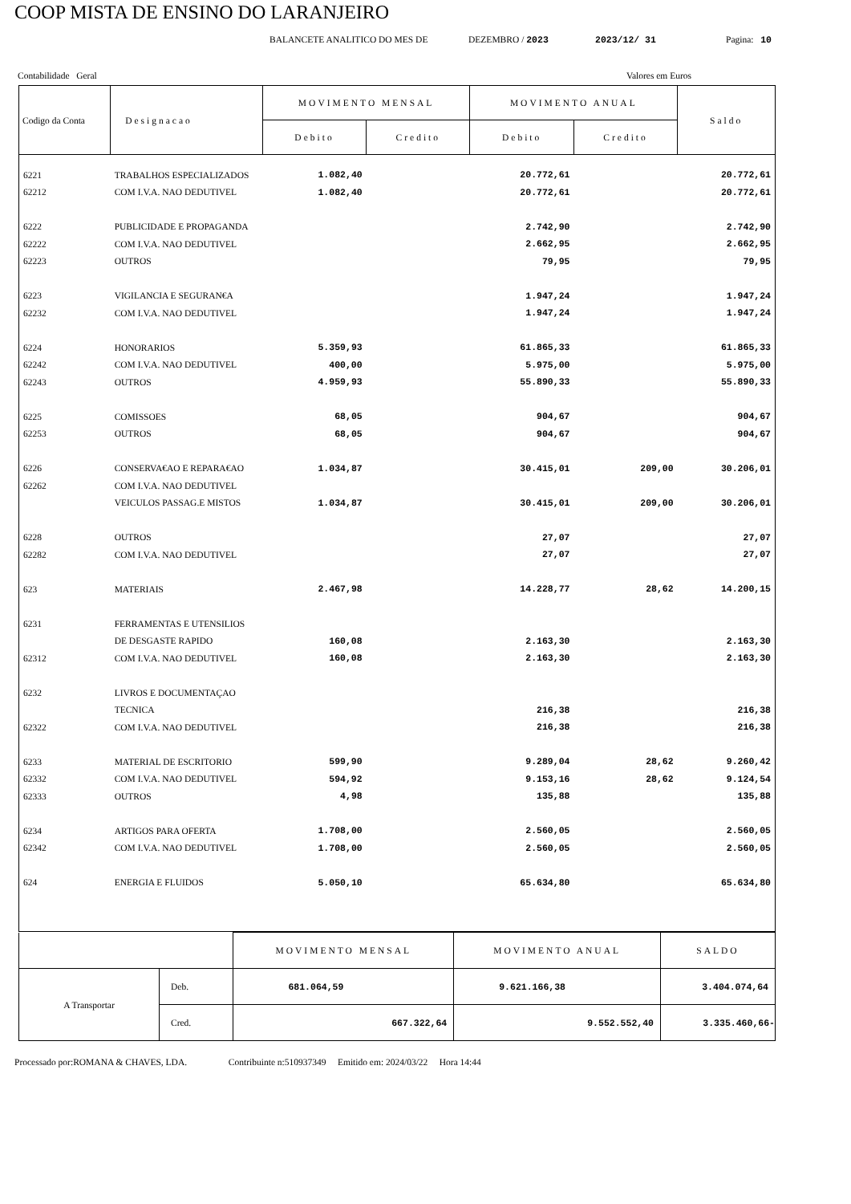COOP MISTA DE ENSINO DO LARANJEIRO
BALANCETE ANALITICO DO MES DE DEZEMBRO / 2023 2023/12/ 31 Pagina: 10
Contabilidade Geral Valores em Euros
| Codigo da Conta | Designacao | MOVIMENTO MENSAL | | MOVIMENTO ANUAL | | Saldo |
| --- | --- | --- | --- | --- | --- | --- |
| | | Debito | Credito | Debito | Credito | |
| 6221 | TRABALHOS ESPECIALIZADOS | 1.082,40 | | 20.772,61 | | 20.772,61 |
| 62212 | COM I.V.A. NAO DEDUTIVEL | 1.082,40 | | 20.772,61 | | 20.772,61 |
| 6222 | PUBLICIDADE E PROPAGANDA | | | 2.742,90 | | 2.742,90 |
| 62222 | COM I.V.A. NAO DEDUTIVEL | | | 2.662,95 | | 2.662,95 |
| 62223 | OUTROS | | | 79,95 | | 79,95 |
| 6223 | VIGILANCIA E SEGURAN€A | | | 1.947,24 | | 1.947,24 |
| 62232 | COM I.V.A. NAO DEDUTIVEL | | | 1.947,24 | | 1.947,24 |
| 6224 | HONORARIOS | 5.359,93 | | 61.865,33 | | 61.865,33 |
| 62242 | COM I.V.A. NAO DEDUTIVEL | 400,00 | | 5.975,00 | | 5.975,00 |
| 62243 | OUTROS | 4.959,93 | | 55.890,33 | | 55.890,33 |
| 6225 | COMISSOES | 68,05 | | 904,67 | | 904,67 |
| 62253 | OUTROS | 68,05 | | 904,67 | | 904,67 |
| 6226 | CONSERVA€AO E REPARA€AO | 1.034,87 | | 30.415,01 | 209,00 | 30.206,01 |
| 62262 | COM I.V.A. NAO DEDUTIVEL | | | | | |
| | VEICULOS PASSAG.E MISTOS | 1.034,87 | | 30.415,01 | 209,00 | 30.206,01 |
| 6228 | OUTROS | | | 27,07 | | 27,07 |
| 62282 | COM I.V.A. NAO DEDUTIVEL | | | 27,07 | | 27,07 |
| 623 | MATERIAIS | 2.467,98 | | 14.228,77 | 28,62 | 14.200,15 |
| 6231 | FERRAMENTAS E UTENSILIOS | | | | | |
| | DE DESGASTE RAPIDO | 160,08 | | 2.163,30 | | 2.163,30 |
| 62312 | COM I.V.A. NAO DEDUTIVEL | 160,08 | | 2.163,30 | | 2.163,30 |
| 6232 | LIVROS E DOCUMENTAÇAO | | | | | |
| | TECNICA | | | 216,38 | | 216,38 |
| 62322 | COM I.V.A. NAO DEDUTIVEL | | | 216,38 | | 216,38 |
| 6233 | MATERIAL DE ESCRITORIO | 599,90 | | 9.289,04 | 28,62 | 9.260,42 |
| 62332 | COM I.V.A. NAO DEDUTIVEL | 594,92 | | 9.153,16 | 28,62 | 9.124,54 |
| 62333 | OUTROS | 4,98 | | 135,88 | | 135,88 |
| 6234 | ARTIGOS PARA OFERTA | 1.708,00 | | 2.560,05 | | 2.560,05 |
| 62342 | COM I.V.A. NAO DEDUTIVEL | 1.708,00 | | 2.560,05 | | 2.560,05 |
| 624 | ENERGIA E FLUIDOS | 5.050,10 | | 65.634,80 | | 65.634,80 |
| | | MOVIMENTO MENSAL | MOVIMENTO ANUAL | SALDO |
| A Transportar | Deb. | 681.064,59 | 9.621.166,38 | 3.404.074,64 |
| | Cred. | 667.322,64 | 9.552.552,40 | 3.335.460,66- |
Processado por:ROMANA & CHAVES, LDA. Contribuinte n:510937349 Emitido em: 2024/03/22 Hora 14:44